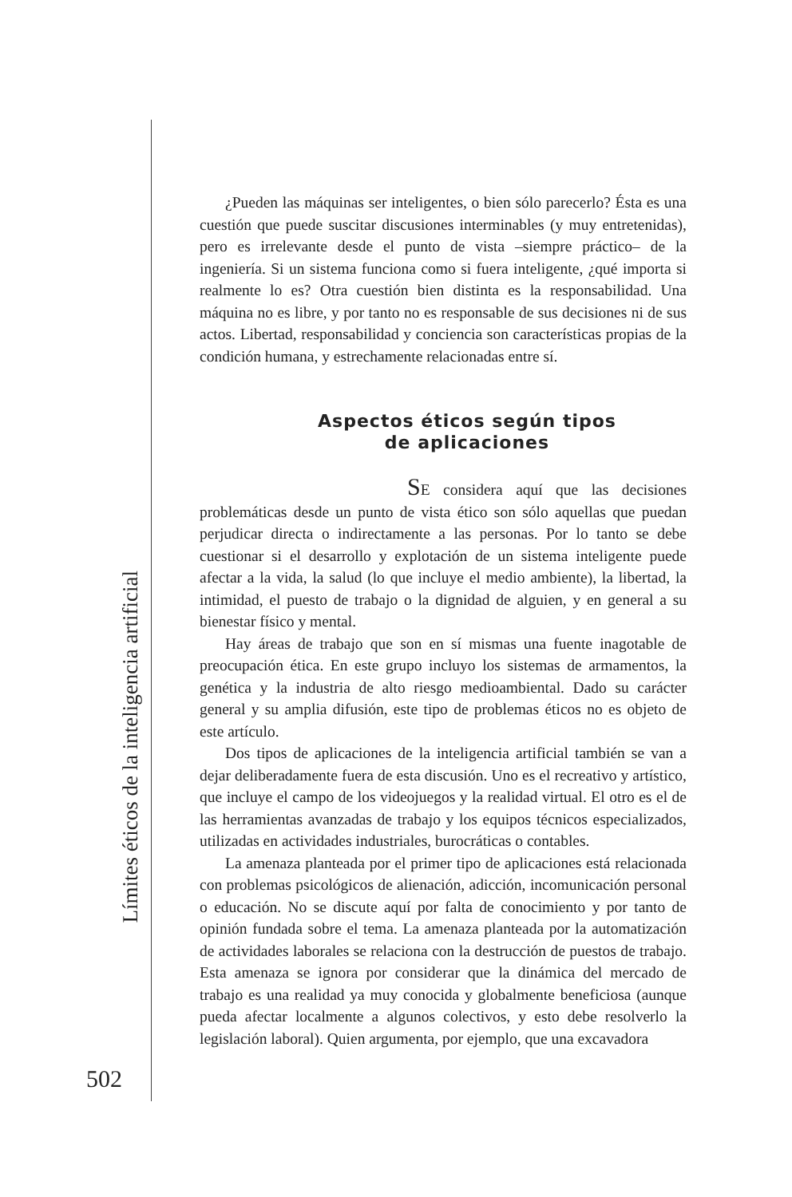¿Pueden las máquinas ser inteligentes, o bien sólo parecerlo? Ésta es una cuestión que puede suscitar discusiones interminables (y muy entretenidas), pero es irrelevante desde el punto de vista –siempre práctico– de la ingeniería. Si un sistema funciona como si fuera inteligente, ¿qué importa si realmente lo es? Otra cuestión bien distinta es la responsabilidad. Una máquina no es libre, y por tanto no es responsable de sus decisiones ni de sus actos. Libertad, responsabilidad y conciencia son características propias de la condición humana, y estrechamente relacionadas entre sí.
Aspectos éticos según tipos
de aplicaciones
SE considera aquí que las decisiones problemáticas desde un punto de vista ético son sólo aquellas que puedan perjudicar directa o indirectamente a las personas. Por lo tanto se debe cuestionar si el desarrollo y explotación de un sistema inteligente puede afectar a la vida, la salud (lo que incluye el medio ambiente), la libertad, la intimidad, el puesto de trabajo o la dignidad de alguien, y en general a su bienestar físico y mental.
Hay áreas de trabajo que son en sí mismas una fuente inagotable de preocupación ética. En este grupo incluyo los sistemas de armamentos, la genética y la industria de alto riesgo medioambiental. Dado su carácter general y su amplia difusión, este tipo de problemas éticos no es objeto de este artículo.
Dos tipos de aplicaciones de la inteligencia artificial también se van a dejar deliberadamente fuera de esta discusión. Uno es el recreativo y artístico, que incluye el campo de los videojuegos y la realidad virtual. El otro es el de las herramientas avanzadas de trabajo y los equipos técnicos especializados, utilizadas en actividades industriales, burocráticas o contables.
La amenaza planteada por el primer tipo de aplicaciones está relacionada con problemas psicológicos de alienación, adicción, incomunicación personal o educación. No se discute aquí por falta de conocimiento y por tanto de opinión fundada sobre el tema. La amenaza planteada por la automatización de actividades laborales se relaciona con la destrucción de puestos de trabajo. Esta amenaza se ignora por considerar que la dinámica del mercado de trabajo es una realidad ya muy conocida y globalmente beneficiosa (aunque pueda afectar localmente a algunos colectivos, y esto debe resolverlo la legislación laboral). Quien argumenta, por ejemplo, que una excavadora
Límites éticos de la inteligencia artificial
502